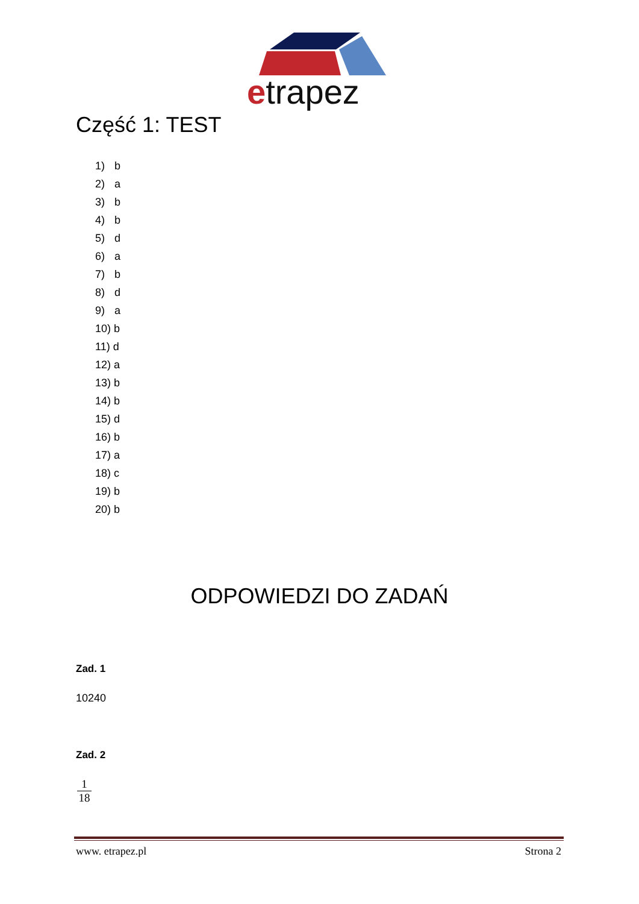etrapez
Część 1: TEST
1) b
2) a
3) b
4) b
5) d
6) a
7) b
8) d
9) a
10) b
11) d
12) a
13) b
14) b
15) d
16) b
17) a
18) c
19) b
20) b
ODPOWIEDZI DO ZADAŃ
Zad. 1
10240
Zad. 2
1
18
www. etrapez.pl Strona 2